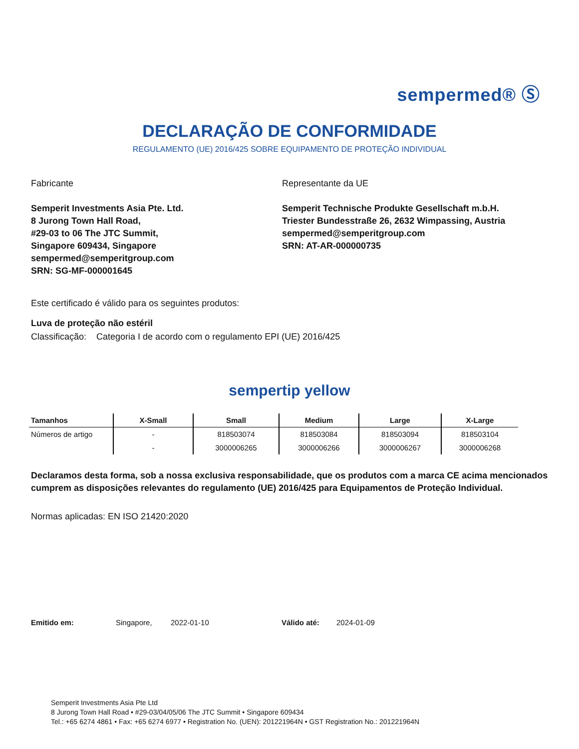sempermed® Ⓢ
DECLARAÇÃO DE CONFORMIDADE
REGULAMENTO (UE) 2016/425 SOBRE EQUIPAMENTO DE PROTEÇÃO INDIVIDUAL
Fabricante
Semperit Investments Asia Pte. Ltd.
8 Jurong Town Hall Road,
#29-03 to 06 The JTC Summit,
Singapore 609434, Singapore
sempermed@semperitgroup.com
SRN: SG-MF-000001645
Representante da UE
Semperit Technische Produkte Gesellschaft m.b.H.
Triester Bundesstraße 26, 2632 Wimpassing, Austria
sempermed@semperitgroup.com
SRN: AT-AR-000000735
Este certificado é válido para os seguintes produtos:
Luva de proteção não estéril
Classificação: Categoria I de acordo com o regulamento EPI (UE) 2016/425
sempertip yellow
| Tamanhos | X-Small | Small | Medium | Large | X-Large |
| --- | --- | --- | --- | --- | --- |
| Números de artigo | - | 818503074 | 818503084 | 818503094 | 818503104 |
| | - | 3000006265 | 3000006266 | 3000006267 | 3000006268 |
Declaramos desta forma, sob a nossa exclusiva responsabilidade, que os produtos com a marca CE acima mencionados cumprem as disposições relevantes do regulamento (UE) 2016/425 para Equipamentos de Proteção Individual.
Normas aplicadas: EN ISO 21420:2020
Emitido em: Singapore, 2022-01-10 Válido até: 2024-01-09
Semperit Investments Asia Pte Ltd
8 Jurong Town Hall Road • #29-03/04/05/06 The JTC Summit • Singapore 609434
Tel.: +65 6274 4861 • Fax: +65 6274 6977 • Registration No. (UEN): 201221964N • GST Registration No.: 201221964N